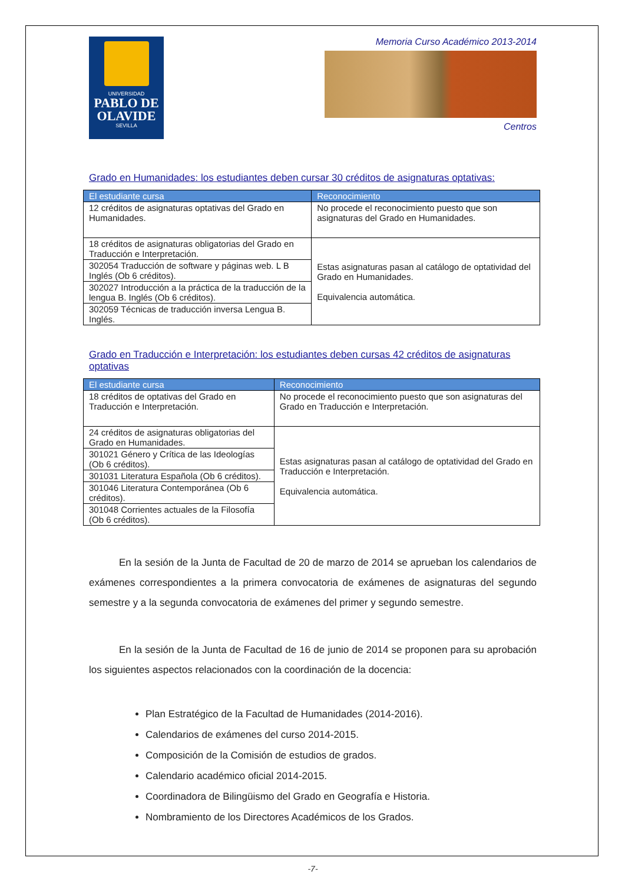UNIVERSIDAD
PABLO DE OLAVIDE
SEVILLA
Memoria Curso Académico 2013-2014
Centros
Grado en Humanidades: los estudiantes deben cursar 30 créditos de asignaturas optativas:
| El estudiante cursa | Reconocimiento |
| --- | --- |
| 12 créditos de asignaturas optativas del Grado en Humanidades. | No procede el reconocimiento puesto que son asignaturas del Grado en Humanidades. |
| 18 créditos de asignaturas obligatorias del Grado en Traducción e Interpretación. | Estas asignaturas pasan al catálogo de optatividad del Grado en Humanidades. Equivalencia automática. |
| 302054 Traducción de software y páginas web. L B Inglés (Ob 6 créditos). | |
| 302027 Introducción a la práctica de la traducción de la lengua B. Inglés (Ob 6 créditos). | |
| 302059 Técnicas de traducción inversa Lengua B. Inglés. | |
Grado en Traducción e Interpretación: los estudiantes deben cursas 42 créditos de asignaturas optativas
| El estudiante cursa | Reconocimiento |
| --- | --- |
| 18 créditos de optativas del Grado en Traducción e Interpretación. | No procede el reconocimiento puesto que son asignaturas del Grado en Traducción e Interpretación. |
| 24 créditos de asignaturas obligatorias del Grado en Humanidades. | Estas asignaturas pasan al catálogo de optatividad del Grado en Traducción e Interpretación. Equivalencia automática. |
| 301021 Género y Crítica de las Ideologías (Ob 6 créditos). | |
| 301031 Literatura Española (Ob 6 créditos). | |
| 301046 Literatura Contemporánea (Ob 6 créditos). | |
| 301048 Corrientes actuales de la Filosofía (Ob 6 créditos). | |
En la sesión de la Junta de Facultad de 20 de marzo de 2014 se aprueban los calendarios de exámenes correspondientes a la primera convocatoria de exámenes de asignaturas del segundo semestre y a la segunda convocatoria de exámenes del primer y segundo semestre.
En la sesión de la Junta de Facultad de 16 de junio de 2014 se proponen para su aprobación los siguientes aspectos relacionados con la coordinación de la docencia:
Plan Estratégico de la Facultad de Humanidades (2014-2016).
Calendarios de exámenes del curso 2014-2015.
Composición de la Comisión de estudios de grados.
Calendario académico oficial 2014-2015.
Coordinadora de Bilingüismo del Grado en Geografía e Historia.
Nombramiento de los Directores Académicos de los Grados.
-7-